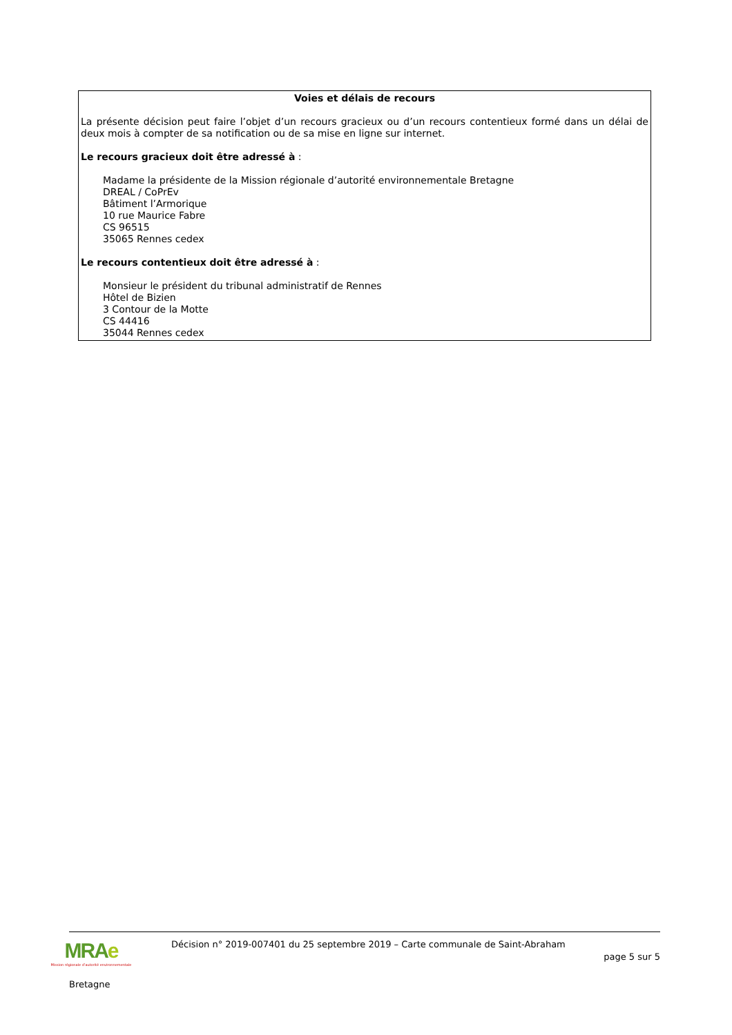Voies et délais de recours
La présente décision peut faire l’objet d’un recours gracieux ou d’un recours contentieux formé dans un délai de deux mois à compter de sa notification ou de sa mise en ligne sur internet.
Le recours gracieux doit être adressé à :
Madame la présidente de la Mission régionale d’autorité environnementale Bretagne
DREAL / CoPrEv
Bâtiment l’Armorique
10 rue Maurice Fabre
CS 96515
35065 Rennes cedex
Le recours contentieux doit être adressé à :
Monsieur le président du tribunal administratif de Rennes
Hôtel de Bizien
3 Contour de la Motte
CS 44416
35044 Rennes cedex
MRAe
Mission régionale d’autorité environnementale
Bretagne
Décision n° 2019-007401 du 25 septembre 2019 – Carte communale de Saint-Abraham
page 5 sur 5